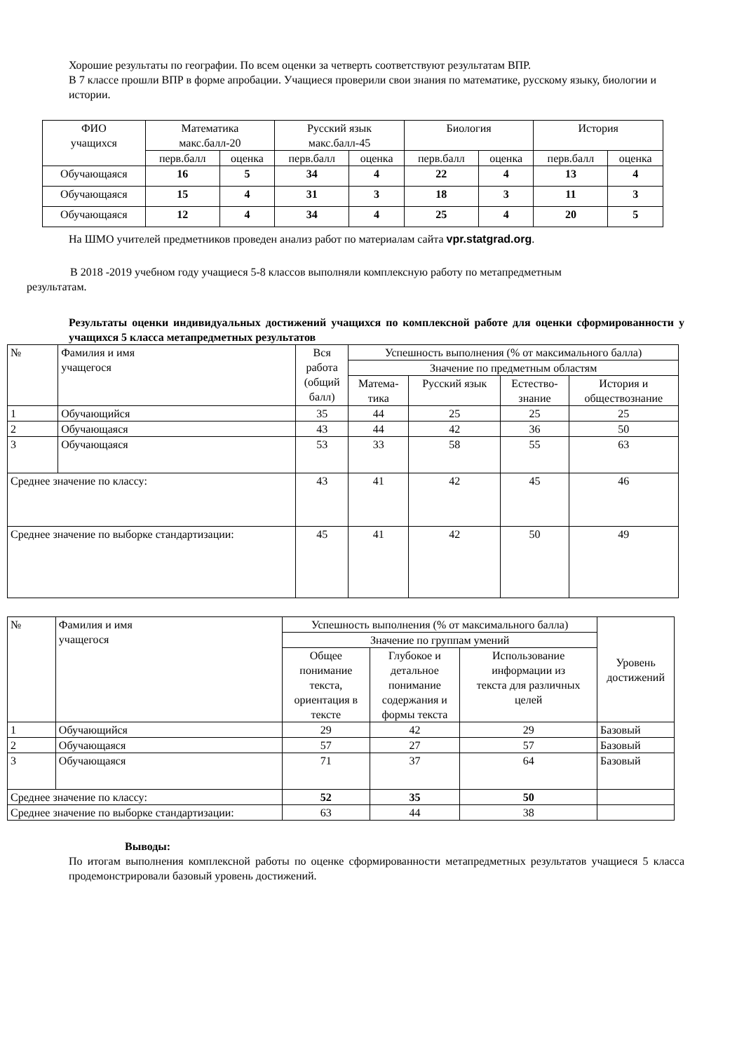Хорошие результаты по географии. По всем оценки за четверть соответствуют результатам ВПР.
В 7 классе прошли ВПР в форме апробации. Учащиеся проверили свои знания по математике, русскому языку, биологии и истории.
| ФИО учащихся | Математика макс.балл-20 | | Русский язык макс.балл-45 | | Биология | | История | |
| --- | --- | --- | --- | --- | --- | --- | --- | --- |
| | перв.балл | оценка | перв.балл | оценка | перв.балл | оценка | перв.балл | оценка |
| Обучающаяся | 16 | 5 | 34 | 4 | 22 | 4 | 13 | 4 |
| Обучающаяся | 15 | 4 | 31 | 3 | 18 | 3 | 11 | 3 |
| Обучающаяся | 12 | 4 | 34 | 4 | 25 | 4 | 20 | 5 |
На ШМО учителей предметников проведен анализ работ по материалам сайта vpr.statgrad.org.
В 2018 -2019 учебном году учащиеся 5-8 классов выполняли комплексную работу по метапредметным
результатам.
Результаты оценки индивидуальных достижений учащихся по комплексной работе для оценки сформированности у учащихся 5 класса метапредметных результатов
| № | Фамилия и имя учащегося | Вся работа (общий балл) | Успешность выполнения (% от максимального балла) | | | |
| --- | --- | --- | --- | --- | --- | --- |
| | | | Значение по предметным областям | | | |
| | | | Матема- тика | Русский язык | Естество- знание | История и обществознание |
| 1 | Обучающийся | 35 | 44 | 25 | 25 | 25 |
| 2 | Обучающаяся | 43 | 44 | 42 | 36 | 50 |
| 3 | Обучающаяся | 53 | 33 | 58 | 55 | 63 |
| Среднее значение по классу: | | 43 | 41 | 42 | 45 | 46 |
| Среднее значение по выборке стандартизации: | | 45 | 41 | 42 | 50 | 49 |
| № | Фамилия и имя учащегося | Успешность выполнения (% от максимального балла) | | | Уровень достижений |
| --- | --- | --- | --- | --- | --- |
| | | Значение по группам умений | | | |
| | | Общее понимание текста, ориентация в тексте | Глубокое и детальное понимание содержания и формы текста | Использование информации из текста для различных целей | |
| 1 | Обучающийся | 29 | 42 | 29 | Базовый |
| 2 | Обучающаяся | 57 | 27 | 57 | Базовый |
| 3 | Обучающаяся | 71 | 37 | 64 | Базовый |
| Среднее значение по классу: | | 52 | 35 | 50 | |
| Среднее значение по выборке стандартизации: | | 63 | 44 | 38 | |
Выводы:
По итогам выполнения комплексной работы по оценке сформированности метапредметных результатов учащиеся 5 класса продемонстрировали базовый уровень достижений.